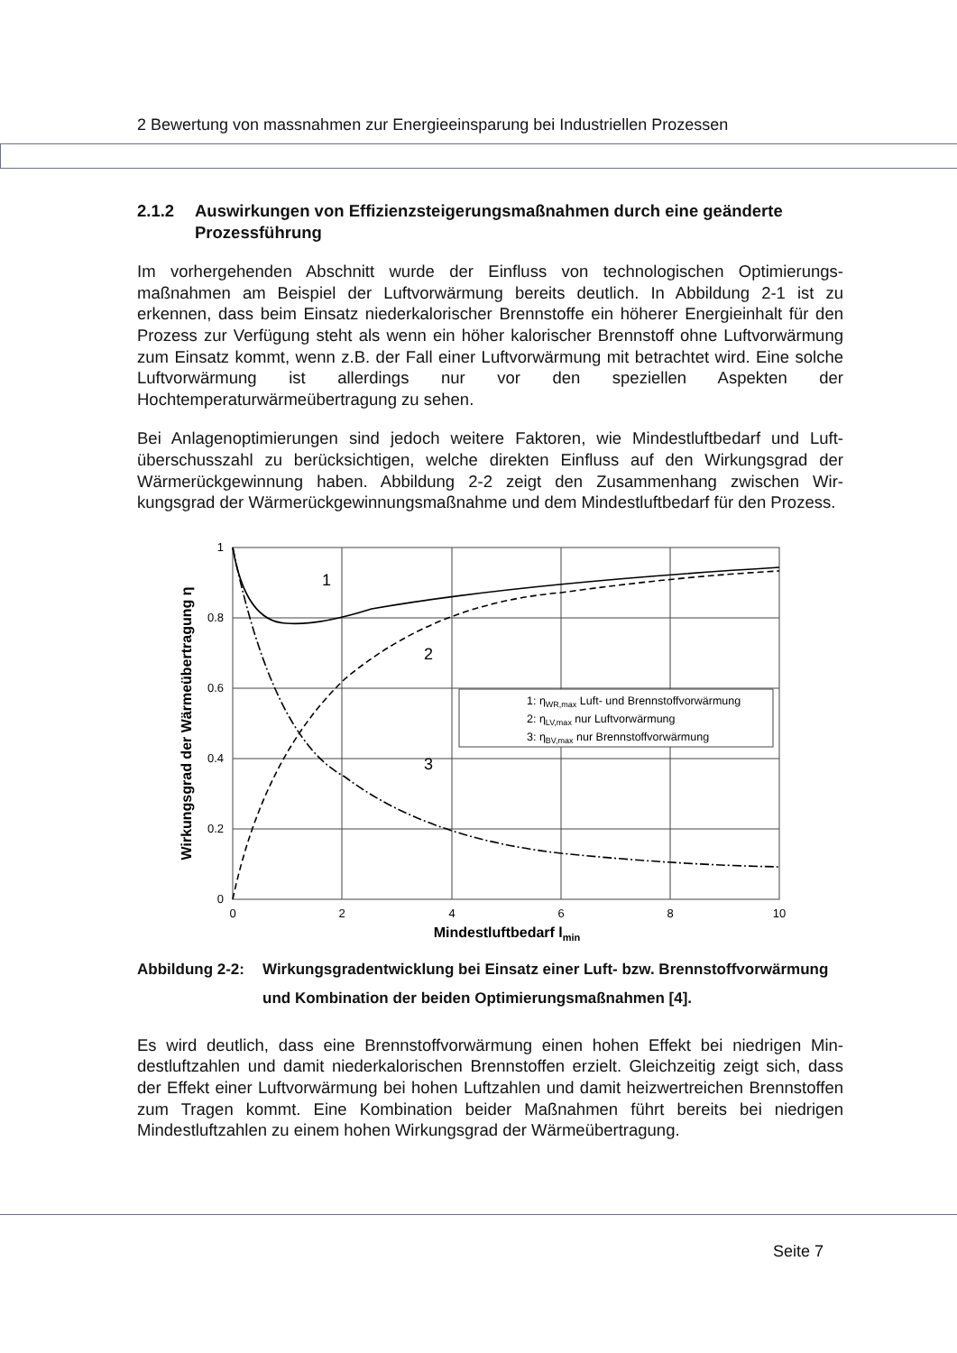2 Bewertung von massnahmen zur Energieeinsparung bei Industriellen Prozessen
2.1.2 Auswirkungen von Effizienzsteigerungsmaßnahmen durch eine geänderte Prozessführung
Im vorhergehenden Abschnitt wurde der Einfluss von technologischen Optimierungs­maßnahmen am Beispiel der Luftvorwärmung bereits deutlich. In Abbildung 2-1 ist zu erkennen, dass beim Einsatz niederkalorischer Brennstoffe ein höherer Energieinhalt für den Prozess zur Verfügung steht als wenn ein höher kalorischer Brennstoff ohne Luft­vorwärmung zum Einsatz kommt, wenn z.B. der Fall einer Luftvorwärmung mit betrachtet wird. Eine solche Luftvorwärmung ist allerdings nur vor den speziellen Aspekten der Hochtemperaturwärmeübertragung zu sehen.
Bei Anlagenoptimierungen sind jedoch weitere Faktoren, wie Mindestluftbedarf und Luft­überschusszahl zu berücksichtigen, welche direkten Einfluss auf den Wirkungsgrad der Wärmerückgewinnung haben. Abbildung 2-2 zeigt den Zusammenhang zwischen Wir­kungsgrad der Wärmerückgewinnungsmaßnahme und dem Mindestluftbedarf für den Prozess.
1
0.8
0.6
0.4
0.2
0
0
2
4
6
8
10
Mindestluftbedarf lmin
Wirkungsgrad der Wärmeübertragung η
1
2
3
1: ηWR,max Luft- und Brennstoffvorwärmung
2: ηLV,max nur Luftvorwärmung
3: ηBV,max nur Brennstoffvorwärmung
Abbildung 2-2: Wirkungsgradentwicklung bei Einsatz einer Luft- bzw. Brennstoffvorwär­mung und Kombination der beiden Optimierungsmaßnahmen [4].
Es wird deutlich, dass eine Brennstoffvorwärmung einen hohen Effekt bei niedrigen Min­destluftzahlen und damit niederkalorischen Brennstoffen erzielt. Gleichzeitig zeigt sich, dass der Effekt einer Luftvorwärmung bei hohen Luftzahlen und damit heizwertreichen Brennstoffen zum Tragen kommt. Eine Kombination beider Maßnahmen führt bereits bei niedrigen Mindestluftzahlen zu einem hohen Wirkungsgrad der Wärmeübertragung.
Seite 7